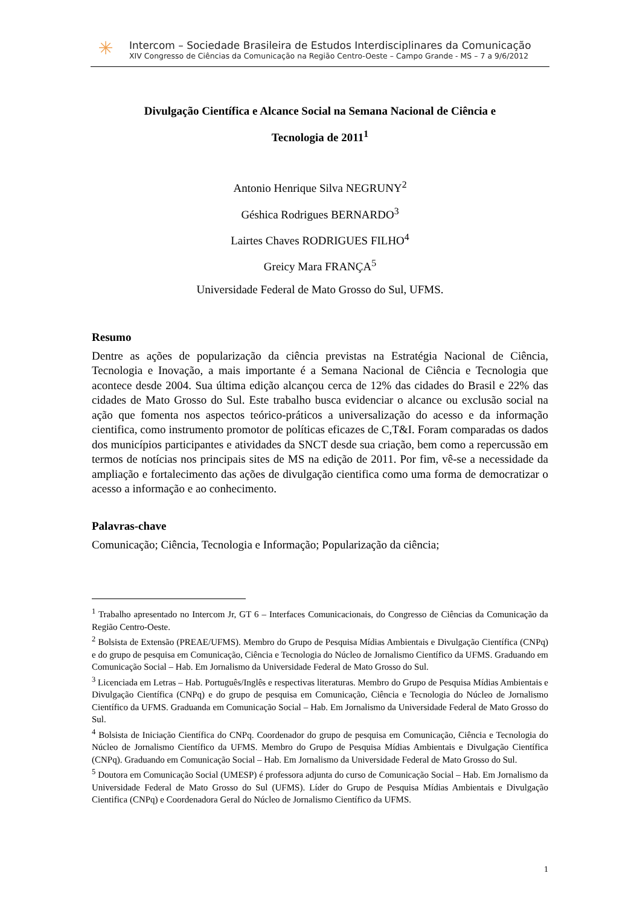✳
Intercom – Sociedade Brasileira de Estudos Interdisciplinares da Comunicação
XIV Congresso de Ciências da Comunicação na Região Centro-Oeste – Campo Grande - MS – 7 a 9/6/2012
Divulgação Científica e Alcance Social na Semana Nacional de Ciência e
Tecnologia de 2011<sup>1</sup>
Antonio Henrique Silva NEGRUNY<sup>2</sup>
Géshica Rodrigues BERNARDO<sup>3</sup>
Lairtes Chaves RODRIGUES FILHO<sup>4</sup>
Greicy Mara FRANÇA<sup>5</sup>
Universidade Federal de Mato Grosso do Sul, UFMS.
Resumo
Dentre as ações de popularização da ciência previstas na Estratégia Nacional de Ciência, Tecnologia e Inovação, a mais importante é a Semana Nacional de Ciência e Tecnologia que acontece desde 2004. Sua última edição alcançou cerca de 12% das cidades do Brasil e 22% das cidades de Mato Grosso do Sul. Este trabalho busca evidenciar o alcance ou exclusão social na ação que fomenta nos aspectos teórico-práticos a universalização do acesso e da informação cientifica, como instrumento promotor de políticas eficazes de C,T&I. Foram comparadas os dados dos municípios participantes e atividades da SNCT desde sua criação, bem como a repercussão em termos de notícias nos principais sites de MS na edição de 2011. Por fim, vê-se a necessidade da ampliação e fortalecimento das ações de divulgação cientifica como uma forma de democratizar o acesso a informação e ao conhecimento.
Palavras-chave
Comunicação; Ciência, Tecnologia e Informação; Popularização da ciência;
<sup>1</sup> Trabalho apresentado no Intercom Jr, GT 6 – Interfaces Comunicacionais, do Congresso de Ciências da Comunicação da Região Centro-Oeste.
<sup>2</sup> Bolsista de Extensão (PREAE/UFMS). Membro do Grupo de Pesquisa Mídias Ambientais e Divulgação Científica (CNPq) e do grupo de pesquisa em Comunicação, Ciência e Tecnologia do Núcleo de Jornalismo Científico da UFMS. Graduando em Comunicação Social – Hab. Em Jornalismo da Universidade Federal de Mato Grosso do Sul.
<sup>3</sup> Licenciada em Letras – Hab. Português/Inglês e respectivas literaturas. Membro do Grupo de Pesquisa Mídias Ambientais e Divulgação Científica (CNPq) e do grupo de pesquisa em Comunicação, Ciência e Tecnologia do Núcleo de Jornalismo Científico da UFMS. Graduanda em Comunicação Social – Hab. Em Jornalismo da Universidade Federal de Mato Grosso do Sul.
<sup>4</sup> Bolsista de Iniciação Científica do CNPq. Coordenador do grupo de pesquisa em Comunicação, Ciência e Tecnologia do Núcleo de Jornalismo Científico da UFMS. Membro do Grupo de Pesquisa Mídias Ambientais e Divulgação Científica (CNPq). Graduando em Comunicação Social – Hab. Em Jornalismo da Universidade Federal de Mato Grosso do Sul.
<sup>5</sup> Doutora em Comunicação Social (UMESP) é professora adjunta do curso de Comunicação Social – Hab. Em Jornalismo da Universidade Federal de Mato Grosso do Sul (UFMS). Líder do Grupo de Pesquisa Mídias Ambientais e Divulgação Cientifica (CNPq) e Coordenadora Geral do Núcleo de Jornalismo Científico da UFMS.
1